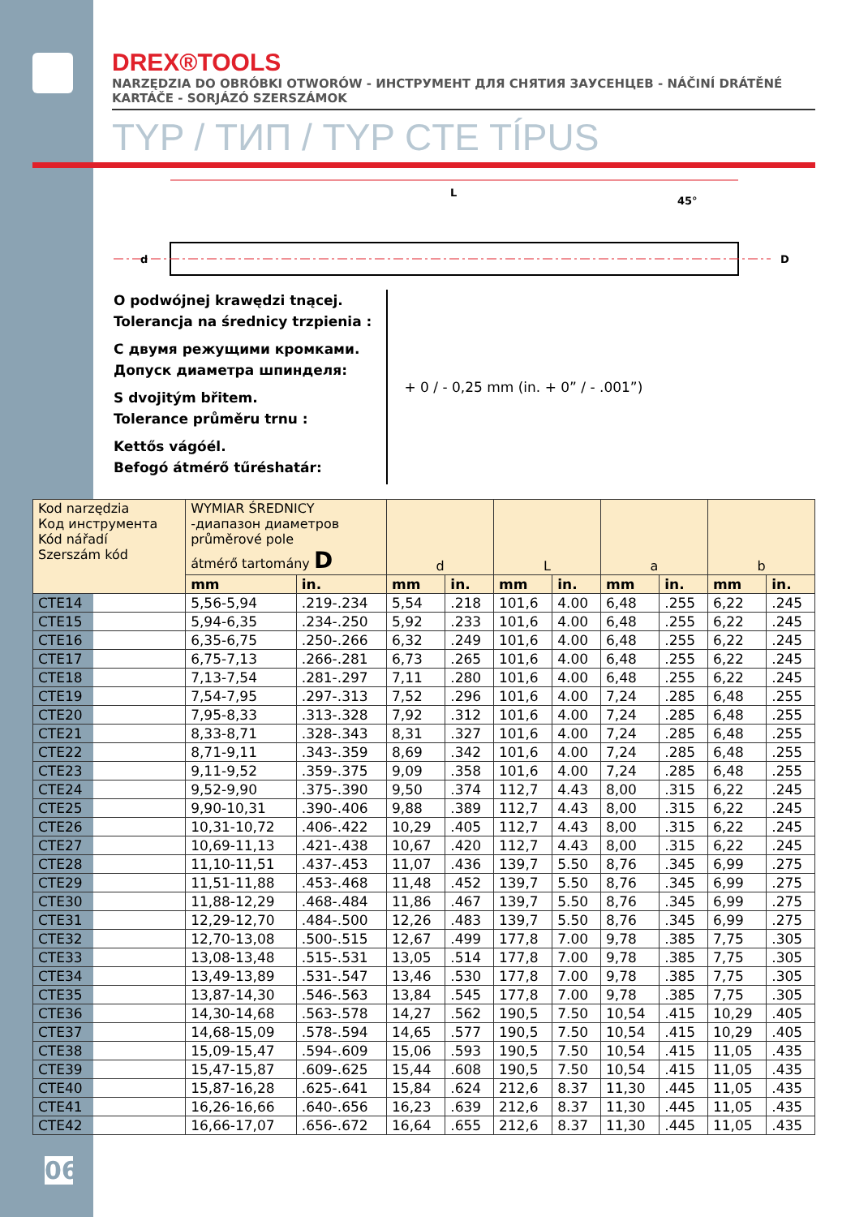DREX®TOOLS
NARZĘDZIA DO OBRÓBKI OTWORÓW - ИНСТРУМЕНТ ДЛЯ СНЯТИЯ ЗАУСЕНЦЕВ - NÁČINÍ DRÁTĚNÉ KARTÁČE - SORJÁZÓ SZERSZÁMOK
TYP / ТИП / TYP CTE TÍPUS
L
45°
d
D
O podwójnej krawędzi tnącej.
Tolerancja na średnicy trzpienia :
С двумя режущими кромками.
Допуск диаметра шпинделя:
S dvojitým břitem.
Tolerance průměru trnu :
Kettős vágóél.
Befogó átmérő tűréshatár:
+ 0 / - 0,25 mm (in. + 0” / - .001”)
| Kod narzędzia Код инструмента Kód nářadí Szerszám kód | WYMIAR ŚREDNICY -диапазон диаметров průměrové pole átmérő tartomány D | | d | | L | | a | | b | |
| --- | --- | --- | --- | --- | --- | --- | --- | --- | --- | --- |
| | mm | in. | mm | in. | mm | in. | mm | in. | mm | in. |
| CTE14 | 5,56-5,94 | .219-.234 | 5,54 | .218 | 101,6 | 4.00 | 6,48 | .255 | 6,22 | .245 |
| CTE15 | 5,94-6,35 | .234-.250 | 5,92 | .233 | 101,6 | 4.00 | 6,48 | .255 | 6,22 | .245 |
| CTE16 | 6,35-6,75 | .250-.266 | 6,32 | .249 | 101,6 | 4.00 | 6,48 | .255 | 6,22 | .245 |
| CTE17 | 6,75-7,13 | .266-.281 | 6,73 | .265 | 101,6 | 4.00 | 6,48 | .255 | 6,22 | .245 |
| CTE18 | 7,13-7,54 | .281-.297 | 7,11 | .280 | 101,6 | 4.00 | 6,48 | .255 | 6,22 | .245 |
| CTE19 | 7,54-7,95 | .297-.313 | 7,52 | .296 | 101,6 | 4.00 | 7,24 | .285 | 6,48 | .255 |
| CTE20 | 7,95-8,33 | .313-.328 | 7,92 | .312 | 101,6 | 4.00 | 7,24 | .285 | 6,48 | .255 |
| CTE21 | 8,33-8,71 | .328-.343 | 8,31 | .327 | 101,6 | 4.00 | 7,24 | .285 | 6,48 | .255 |
| CTE22 | 8,71-9,11 | .343-.359 | 8,69 | .342 | 101,6 | 4.00 | 7,24 | .285 | 6,48 | .255 |
| CTE23 | 9,11-9,52 | .359-.375 | 9,09 | .358 | 101,6 | 4.00 | 7,24 | .285 | 6,48 | .255 |
| CTE24 | 9,52-9,90 | .375-.390 | 9,50 | .374 | 112,7 | 4.43 | 8,00 | .315 | 6,22 | .245 |
| CTE25 | 9,90-10,31 | .390-.406 | 9,88 | .389 | 112,7 | 4.43 | 8,00 | .315 | 6,22 | .245 |
| CTE26 | 10,31-10,72 | .406-.422 | 10,29 | .405 | 112,7 | 4.43 | 8,00 | .315 | 6,22 | .245 |
| CTE27 | 10,69-11,13 | .421-.438 | 10,67 | .420 | 112,7 | 4.43 | 8,00 | .315 | 6,22 | .245 |
| CTE28 | 11,10-11,51 | .437-.453 | 11,07 | .436 | 139,7 | 5.50 | 8,76 | .345 | 6,99 | .275 |
| CTE29 | 11,51-11,88 | .453-.468 | 11,48 | .452 | 139,7 | 5.50 | 8,76 | .345 | 6,99 | .275 |
| CTE30 | 11,88-12,29 | .468-.484 | 11,86 | .467 | 139,7 | 5.50 | 8,76 | .345 | 6,99 | .275 |
| CTE31 | 12,29-12,70 | .484-.500 | 12,26 | .483 | 139,7 | 5.50 | 8,76 | .345 | 6,99 | .275 |
| CTE32 | 12,70-13,08 | .500-.515 | 12,67 | .499 | 177,8 | 7.00 | 9,78 | .385 | 7,75 | .305 |
| CTE33 | 13,08-13,48 | .515-.531 | 13,05 | .514 | 177,8 | 7.00 | 9,78 | .385 | 7,75 | .305 |
| CTE34 | 13,49-13,89 | .531-.547 | 13,46 | .530 | 177,8 | 7.00 | 9,78 | .385 | 7,75 | .305 |
| CTE35 | 13,87-14,30 | .546-.563 | 13,84 | .545 | 177,8 | 7.00 | 9,78 | .385 | 7,75 | .305 |
| CTE36 | 14,30-14,68 | .563-.578 | 14,27 | .562 | 190,5 | 7.50 | 10,54 | .415 | 10,29 | .405 |
| CTE37 | 14,68-15,09 | .578-.594 | 14,65 | .577 | 190,5 | 7.50 | 10,54 | .415 | 10,29 | .405 |
| CTE38 | 15,09-15,47 | .594-.609 | 15,06 | .593 | 190,5 | 7.50 | 10,54 | .415 | 11,05 | .435 |
| CTE39 | 15,47-15,87 | .609-.625 | 15,44 | .608 | 190,5 | 7.50 | 10,54 | .415 | 11,05 | .435 |
| CTE40 | 15,87-16,28 | .625-.641 | 15,84 | .624 | 212,6 | 8.37 | 11,30 | .445 | 11,05 | .435 |
| CTE41 | 16,26-16,66 | .640-.656 | 16,23 | .639 | 212,6 | 8.37 | 11,30 | .445 | 11,05 | .435 |
| CTE42 | 16,66-17,07 | .656-.672 | 16,64 | .655 | 212,6 | 8.37 | 11,30 | .445 | 11,05 | .435 |
06